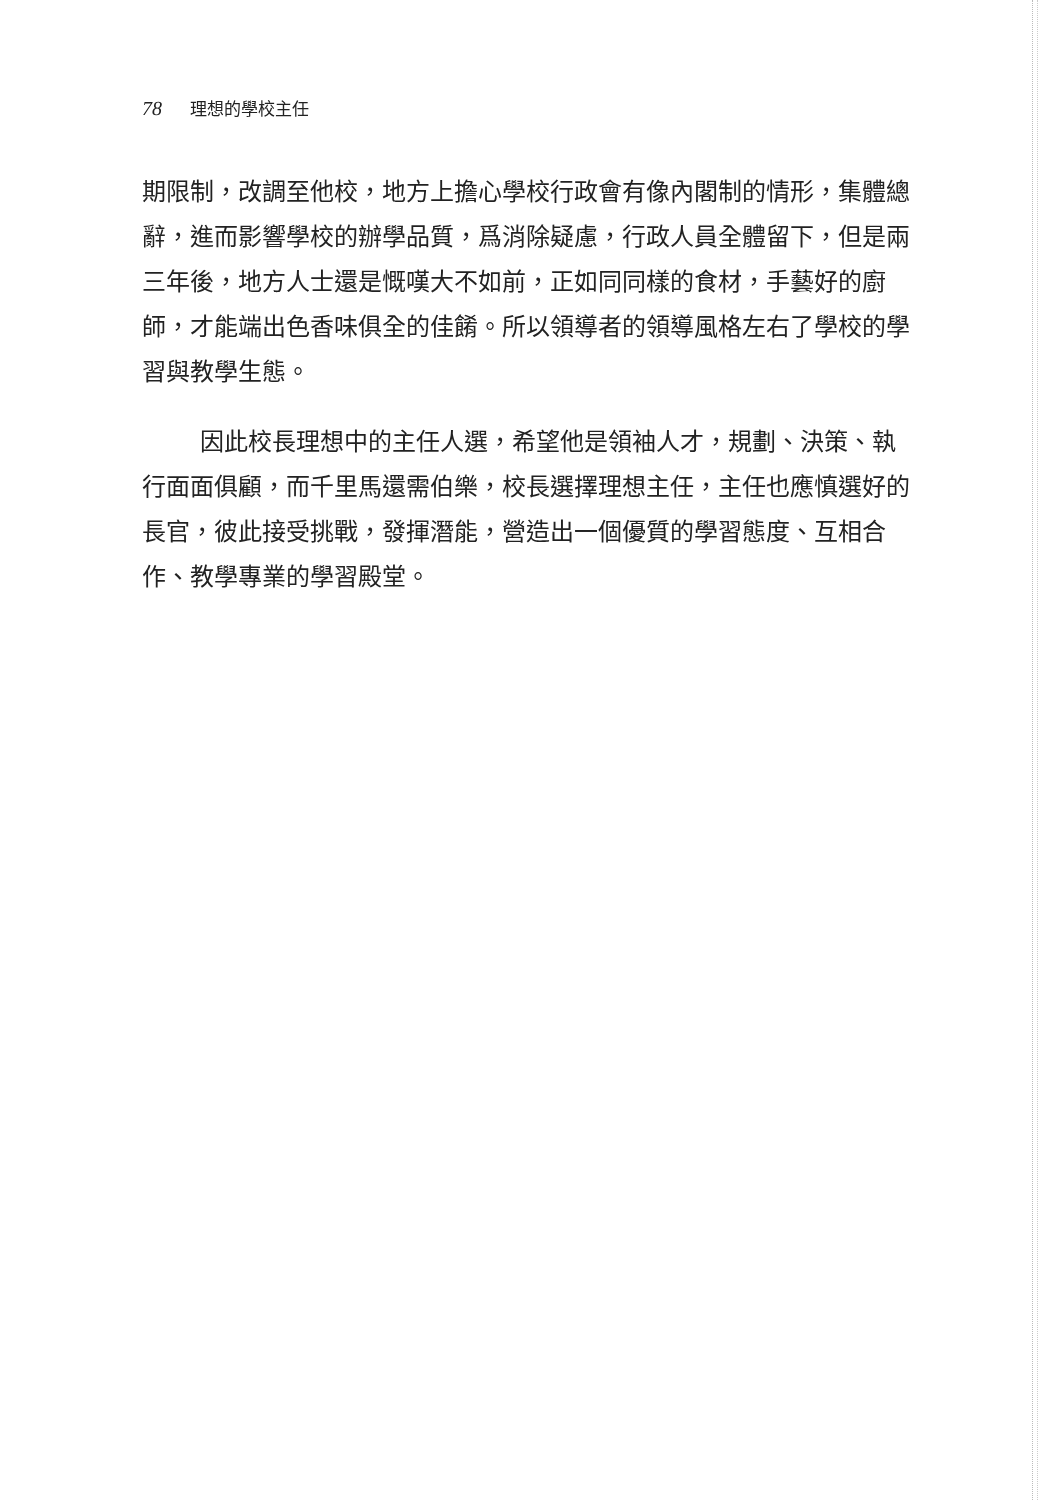78 理想的學校主任
期限制，改調至他校，地方上擔心學校行政會有像內閣制的情形，集體總辭，進而影響學校的辦學品質，爲消除疑慮，行政人員全體留下，但是兩三年後，地方人士還是慨嘆大不如前，正如同同樣的食材，手藝好的廚師，才能端出色香味俱全的佳餚。所以領導者的領導風格左右了學校的學習與教學生態。
因此校長理想中的主任人選，希望他是領袖人才，規劃、決策、執行面面俱顧，而千里馬還需伯樂，校長選擇理想主任，主任也應慎選好的長官，彼此接受挑戰，發揮潛能，營造出一個優質的學習態度、互相合作、教學專業的學習殿堂。